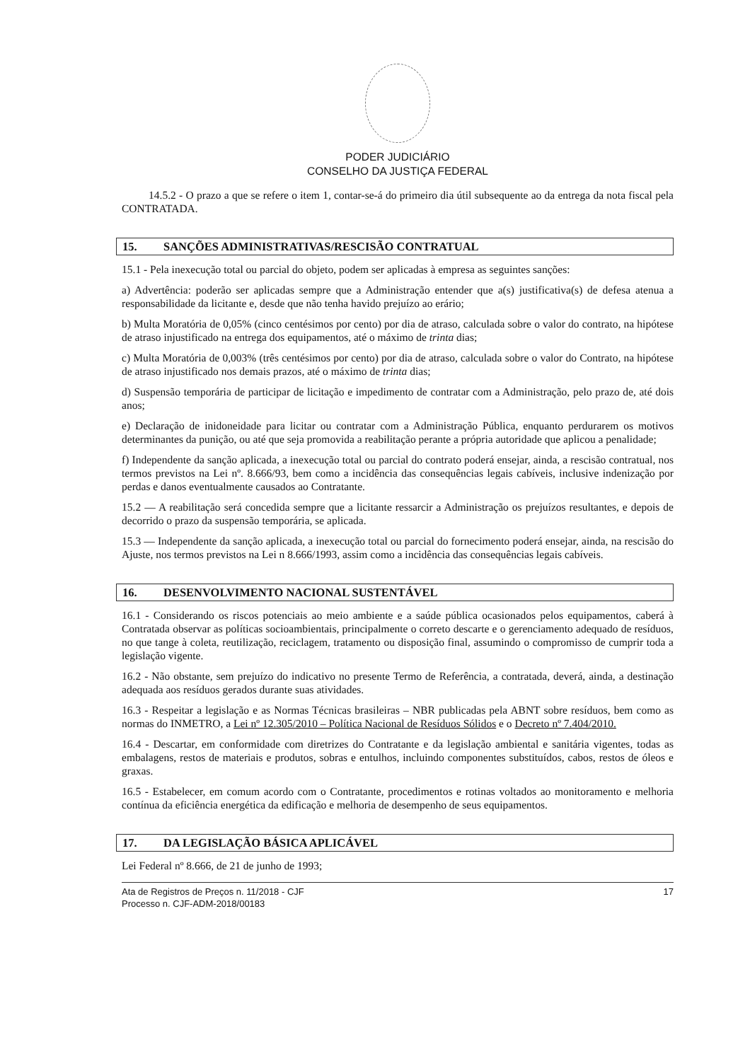PODER JUDICIÁRIO
CONSELHO DA JUSTIÇA FEDERAL
14.5.2 - O prazo a que se refere o item 1, contar-se-á do primeiro dia útil subsequente ao da entrega da nota fiscal pela CONTRATADA.
15. SANÇÕES ADMINISTRATIVAS/RESCISÃO CONTRATUAL
15.1 - Pela inexecução total ou parcial do objeto, podem ser aplicadas à empresa as seguintes sanções:
a) Advertência: poderão ser aplicadas sempre que a Administração entender que a(s) justificativa(s) de defesa atenua a responsabilidade da licitante e, desde que não tenha havido prejuízo ao erário;
b) Multa Moratória de 0,05% (cinco centésimos por cento) por dia de atraso, calculada sobre o valor do contrato, na hipótese de atraso injustificado na entrega dos equipamentos, até o máximo de trinta dias;
c) Multa Moratória de 0,003% (três centésimos por cento) por dia de atraso, calculada sobre o valor do Contrato, na hipótese de atraso injustificado nos demais prazos, até o máximo de trinta dias;
d) Suspensão temporária de participar de licitação e impedimento de contratar com a Administração, pelo prazo de, até dois anos;
e) Declaração de inidoneidade para licitar ou contratar com a Administração Pública, enquanto perdurarem os motivos determinantes da punição, ou até que seja promovida a reabilitação perante a própria autoridade que aplicou a penalidade;
f) Independente da sanção aplicada, a inexecução total ou parcial do contrato poderá ensejar, ainda, a rescisão contratual, nos termos previstos na Lei nº. 8.666/93, bem como a incidência das consequências legais cabíveis, inclusive indenização por perdas e danos eventualmente causados ao Contratante.
15.2 — A reabilitação será concedida sempre que a licitante ressarcir a Administração os prejuízos resultantes, e depois de decorrido o prazo da suspensão temporária, se aplicada.
15.3 — Independente da sanção aplicada, a inexecução total ou parcial do fornecimento poderá ensejar, ainda, na rescisão do Ajuste, nos termos previstos na Lei n 8.666/1993, assim como a incidência das consequências legais cabíveis.
16. DESENVOLVIMENTO NACIONAL SUSTENTÁVEL
16.1 - Considerando os riscos potenciais ao meio ambiente e a saúde pública ocasionados pelos equipamentos, caberá à Contratada observar as políticas socioambientais, principalmente o correto descarte e o gerenciamento adequado de resíduos, no que tange à coleta, reutilização, reciclagem, tratamento ou disposição final, assumindo o compromisso de cumprir toda a legislação vigente.
16.2 - Não obstante, sem prejuízo do indicativo no presente Termo de Referência, a contratada, deverá, ainda, a destinação adequada aos resíduos gerados durante suas atividades.
16.3 - Respeitar a legislação e as Normas Técnicas brasileiras – NBR publicadas pela ABNT sobre resíduos, bem como as normas do INMETRO, a Lei nº 12.305/2010 – Política Nacional de Resíduos Sólidos e o Decreto nº 7.404/2010.
16.4 - Descartar, em conformidade com diretrizes do Contratante e da legislação ambiental e sanitária vigentes, todas as embalagens, restos de materiais e produtos, sobras e entulhos, incluindo componentes substituídos, cabos, restos de óleos e graxas.
16.5 - Estabelecer, em comum acordo com o Contratante, procedimentos e rotinas voltados ao monitoramento e melhoria contínua da eficiência energética da edificação e melhoria de desempenho de seus equipamentos.
17. DA LEGISLAÇÃO BÁSICA APLICÁVEL
Lei Federal nº 8.666, de 21 de junho de 1993;
Ata de Registros de Preços n. 11/2018 - CJF
Processo n. CJF-ADM-2018/00183
17